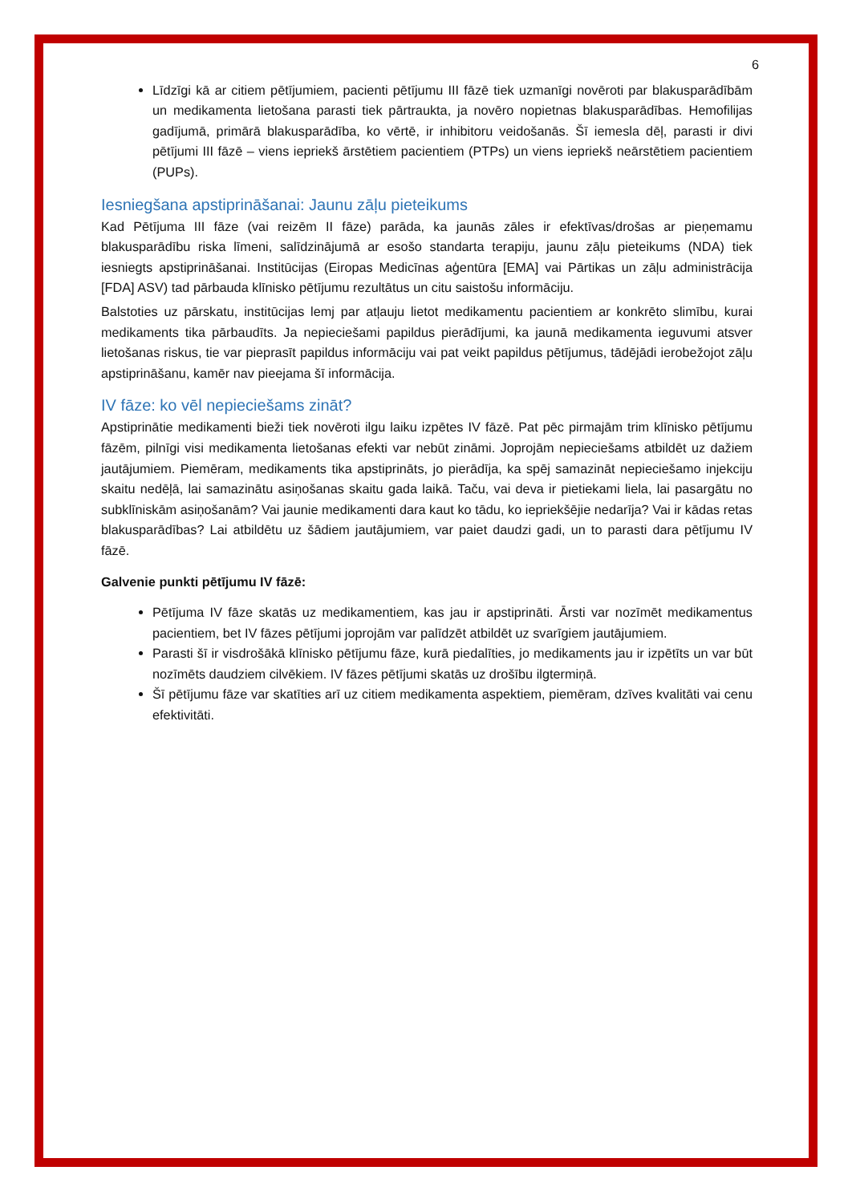6
Līdzīgi kā ar citiem pētījumiem, pacienti pētījumu III fāzē tiek uzmanīgi novēroti par blakusparādībām un medikamenta lietošana parasti tiek pārtraukta, ja novēro nopietnas blakusparādības. Hemofilijas gadījumā, primārā blakusparādība, ko vērtē, ir inhibitoru veidošanās. Šī iemesla dēļ, parasti ir divi pētījumi III fāzē – viens iepriekš ārstētiem pacientiem (PTPs) un viens iepriekš neārstētiem pacientiem (PUPs).
Iesniegšana apstiprināšanai: Jaunu zāļu pieteikums
Kad Pētījuma III fāze (vai reizēm II fāze) parāda, ka jaunās zāles ir efektīvas/drošas ar pieņemamu blakusparādību riska līmeni, salīdzinājumā ar esošo standarta terapiju, jaunu zāļu pieteikums (NDA) tiek iesniegts apstiprināšanai. Institūcijas (Eiropas Medicīnas aģentūra [EMA] vai Pārtikas un zāļu administrācija [FDA] ASV) tad pārbauda klīnisko pētījumu rezultātus un citu saistošu informāciju.
Balstoties uz pārskatu, institūcijas lemj par atļauju lietot medikamentu pacientiem ar konkrēto slimību, kurai medikaments tika pārbaudīts. Ja nepieciešami papildus pierādījumi, ka jaunā medikamenta ieguvumi atsver lietošanas riskus, tie var pieprasīt papildus informāciju vai pat veikt papildus pētījumus, tādējādi ierobežojot zāļu apstiprināšanu, kamēr nav pieejama šī informācija.
IV fāze: ko vēl nepieciešams zināt?
Apstiprinātie medikamenti bieži tiek novēroti ilgu laiku izpētes IV fāzē. Pat pēc pirmajām trim klīnisko pētījumu fāzēm, pilnīgi visi medikamenta lietošanas efekti var nebūt zināmi. Joprojām nepieciešams atbildēt uz dažiem jautājumiem. Piemēram, medikaments tika apstiprināts, jo pierādīja, ka spēj samazināt nepieciešamo injekciju skaitu nedēļā, lai samazinātu asiņošanas skaitu gada laikā. Taču, vai deva ir pietiekami liela, lai pasargātu no subklīniskām asiņošanām? Vai jaunie medikamenti dara kaut ko tādu, ko iepriekšējie nedarīja? Vai ir kādas retas blakusparādības? Lai atbildētu uz šādiem jautājumiem, var paiet daudzi gadi, un to parasti dara pētījumu IV fāzē.
Galvenie punkti pētījumu IV fāzē:
Pētījuma IV fāze skatās uz medikamentiem, kas jau ir apstiprināti. Ārsti var nozīmēt medikamentus pacientiem, bet IV fāzes pētījumi joprojām var palīdzēt atbildēt uz svarīgiem jautājumiem.
Parasti šī ir visdrošākā klīnisko pētījumu fāze, kurā piedalīties, jo medikaments jau ir izpētīts un var būt nozīmēts daudziem cilvēkiem. IV fāzes pētījumi skatās uz drošību ilgtermiņā.
Šī pētījumu fāze var skatīties arī uz citiem medikamenta aspektiem, piemēram, dzīves kvalitāti vai cenu efektivitāti.